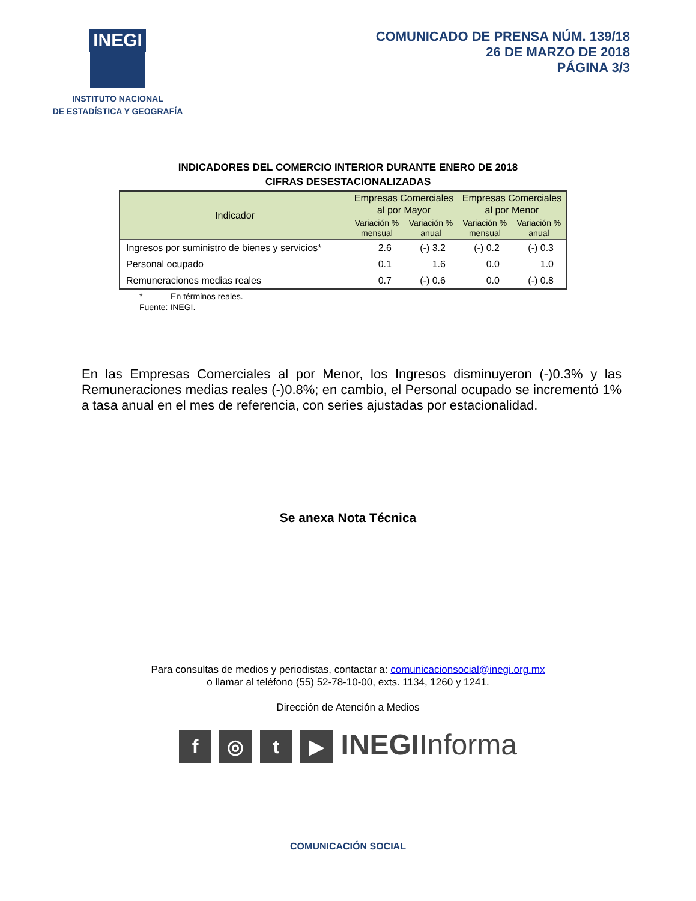INEGI
INSTITUTO NACIONAL
DE ESTADÍSTICA Y GEOGRAFÍA
COMUNICADO DE PRENSA NÚM. 139/18
26 DE MARZO DE 2018
PÁGINA 3/3
INDICADORES DEL COMERCIO INTERIOR DURANTE ENERO DE 2018
CIFRAS DESESTACIONALIZADAS
| Indicador | Empresas Comerciales al por Mayor | | Empresas Comerciales al por Menor | |
| --- | --- | --- | --- | --- |
| | Variación % mensual | Variación % anual | Variación % mensual | Variación % anual |
| Ingresos por suministro de bienes y servicios* | 2.6 | (-) 3.2 | (-) 0.2 | (-) 0.3 |
| Personal ocupado | 0.1 | 1.6 | 0.0 | 1.0 |
| Remuneraciones medias reales | 0.7 | (-) 0.6 | 0.0 | (-) 0.8 |
* En términos reales.
Fuente: INEGI.
En las Empresas Comerciales al por Menor, los Ingresos disminuyeron (-)0.3% y las Remuneraciones medias reales (-)0.8%; en cambio, el Personal ocupado se incrementó 1% a tasa anual en el mes de referencia, con series ajustadas por estacionalidad.
Se anexa Nota Técnica
Para consultas de medios y periodistas, contactar a: comunicacionsocial@inegi.org.mx
o llamar al teléfono (55) 52-78-10-00, exts. 1134, 1260 y 1241.
Dirección de Atención a Medios
f ◎ t ▶ INEGIInforma
COMUNICACIÓN SOCIAL